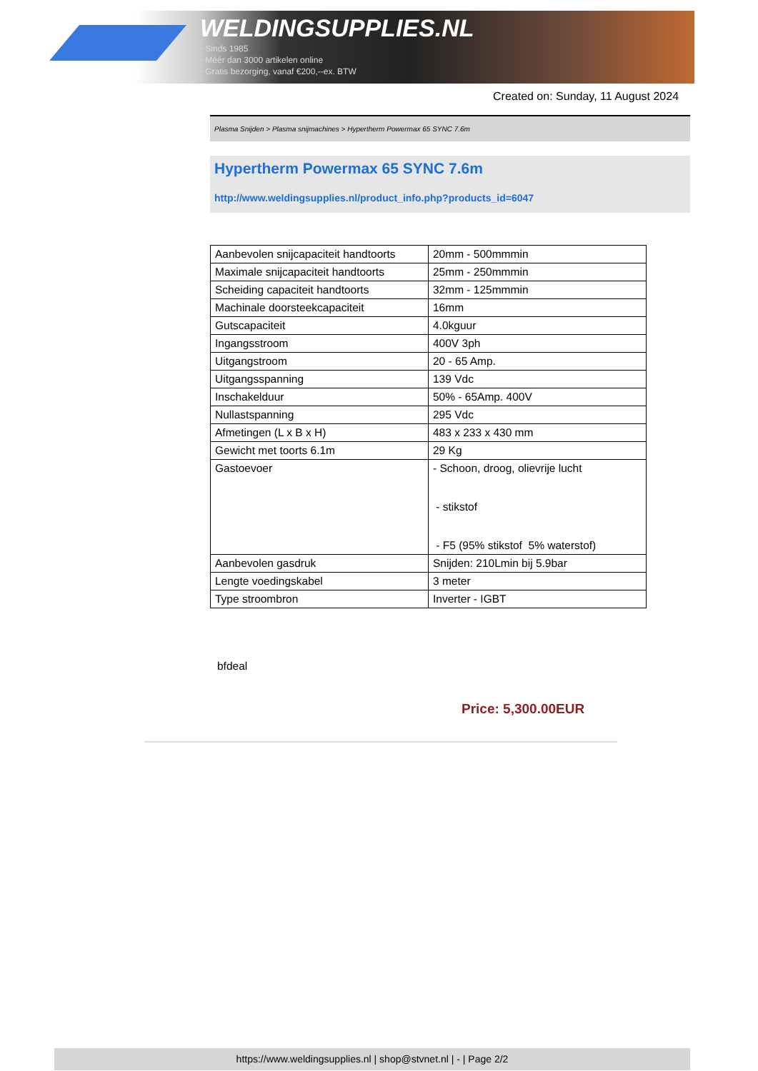WELDINGSUPPLIES.NL
- Sinds 1985
- Méér dan 3000 artikelen online
- Gratis bezorging, vanaf €200,--ex. BTW
Created on: Sunday, 11 August 2024
Plasma Snijden > Plasma snijmachines > Hypertherm Powermax 65 SYNC 7.6m
Hypertherm Powermax 65 SYNC 7.6m
http://www.weldingsupplies.nl/product_info.php?products_id=6047
| Aanbevolen snijcapaciteit handtoorts | 20mm - 500mmmin |
| Maximale snijcapaciteit handtoorts | 25mm - 250mmmin |
| Scheiding capaciteit handtoorts | 32mm - 125mmmin |
| Machinale doorsteekcapaciteit | 16mm |
| Gutscapaciteit | 4.0kguur |
| Ingangsstroom | 400V 3ph |
| Uitgangstroom | 20 - 65 Amp. |
| Uitgangsspanning | 139 Vdc |
| Inschakelduur | 50% - 65Amp. 400V |
| Nullastspanning | 295 Vdc |
| Afmetingen (L x B x H) | 483 x 233 x 430 mm |
| Gewicht met toorts 6.1m | 29 Kg |
| Gastoevoer | - Schoon, droog, olievrije lucht - stikstof - F5 (95% stikstof 5% waterstof) |
| Aanbevolen gasdruk | Snijden: 210Lmin bij 5.9bar |
| Lengte voedingskabel | 3 meter |
| Type stroombron | Inverter - IGBT |
bfdeal
Price: 5,300.00EUR
https://www.weldingsupplies.nl | shop@stvnet.nl | - | Page 2/2